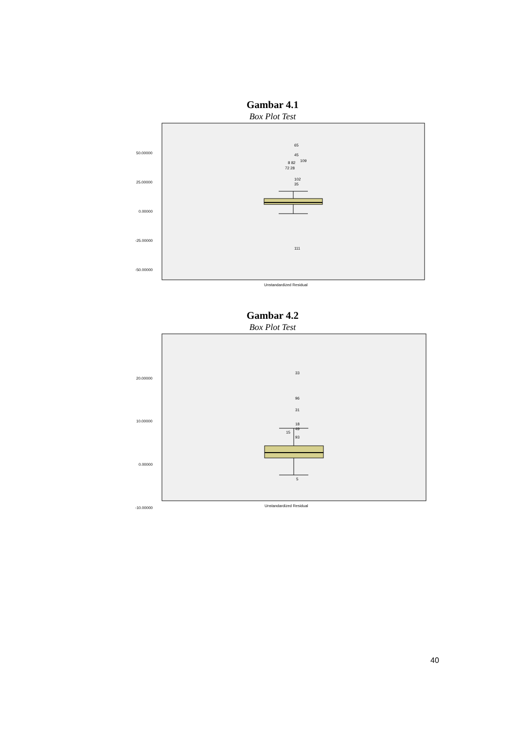Gambar 4.1
Box Plot Test
50.00000
25.00000
0.00000
-25.00000
-50.00000
65
45
109
8 82
72 28
102
35
111
Unstandardized Residual
Gambar 4.2
Box Plot Test
20.00000
10.00000
0.00000
-10.00000
33
96
31
18
49
15
93
5
Unstandardized Residual
40